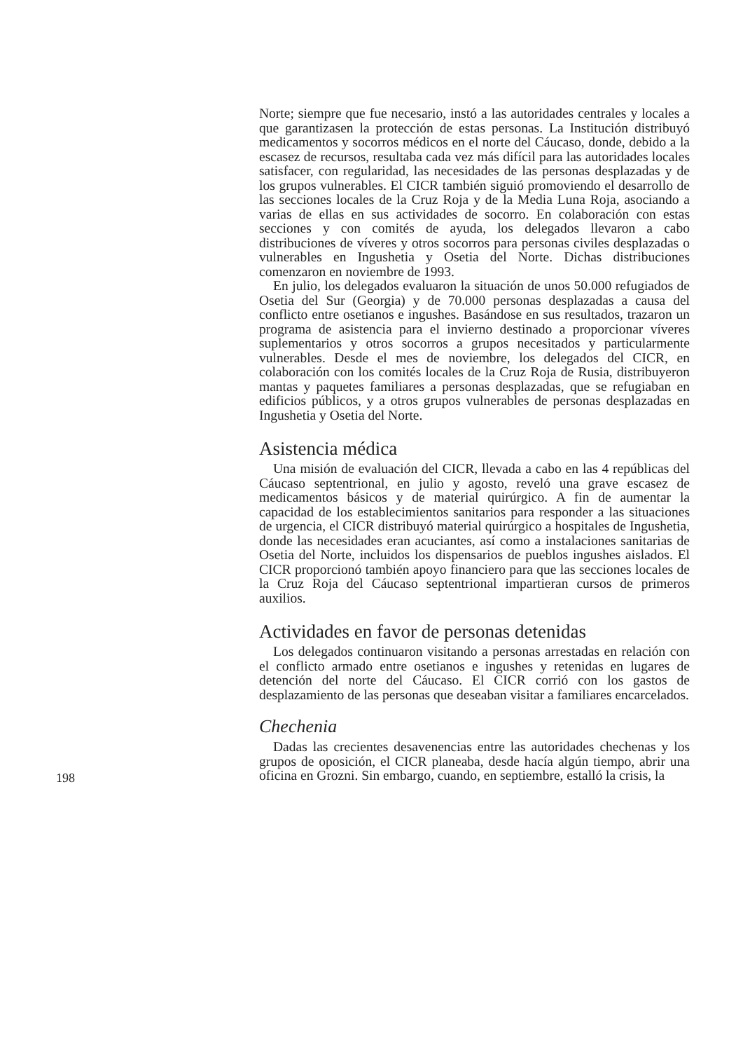Norte; siempre que fue necesario, instó a las autoridades centrales y locales a que garantizasen la protección de estas personas. La Institución distribuyó medicamentos y socorros médicos en el norte del Cáucaso, donde, debido a la escasez de recursos, resultaba cada vez más difícil para las autoridades locales satisfacer, con regularidad, las necesidades de las personas desplazadas y de los grupos vulnerables. El CICR también siguió promoviendo el desarrollo de las secciones locales de la Cruz Roja y de la Media Luna Roja, asociando a varias de ellas en sus actividades de socorro. En colaboración con estas secciones y con comités de ayuda, los delegados llevaron a cabo distribuciones de víveres y otros socorros para personas civiles desplazadas o vulnerables en Ingushetia y Osetia del Norte. Dichas distribuciones comenzaron en noviembre de 1993.
En julio, los delegados evaluaron la situación de unos 50.000 refugiados de Osetia del Sur (Georgia) y de 70.000 personas desplazadas a causa del conflicto entre osetianos e ingushes. Basándose en sus resultados, trazaron un programa de asistencia para el invierno destinado a proporcionar víveres suplementarios y otros socorros a grupos necesitados y particularmente vulnerables. Desde el mes de noviembre, los delegados del CICR, en colaboración con los comités locales de la Cruz Roja de Rusia, distribuyeron mantas y paquetes familiares a personas desplazadas, que se refugiaban en edificios públicos, y a otros grupos vulnerables de personas desplazadas en Ingushetia y Osetia del Norte.
Asistencia médica
Una misión de evaluación del CICR, llevada a cabo en las 4 repúblicas del Cáucaso septentrional, en julio y agosto, reveló una grave escasez de medicamentos básicos y de material quirúrgico. A fin de aumentar la capacidad de los establecimientos sanitarios para responder a las situaciones de urgencia, el CICR distribuyó material quirúrgico a hospitales de Ingushetia, donde las necesidades eran acuciantes, así como a instalaciones sanitarias de Osetia del Norte, incluidos los dispensarios de pueblos ingushes aislados. El CICR proporcionó también apoyo financiero para que las secciones locales de la Cruz Roja del Cáucaso septentrional impartieran cursos de primeros auxilios.
Actividades en favor de personas detenidas
Los delegados continuaron visitando a personas arrestadas en relación con el conflicto armado entre osetianos e ingushes y retenidas en lugares de detención del norte del Cáucaso. El CICR corrió con los gastos de desplazamiento de las personas que deseaban visitar a familiares encarcelados.
Chechenia
Dadas las crecientes desavenencias entre las autoridades chechenas y los grupos de oposición, el CICR planeaba, desde hacía algún tiempo, abrir una oficina en Grozni. Sin embargo, cuando, en septiembre, estalló la crisis, la
198